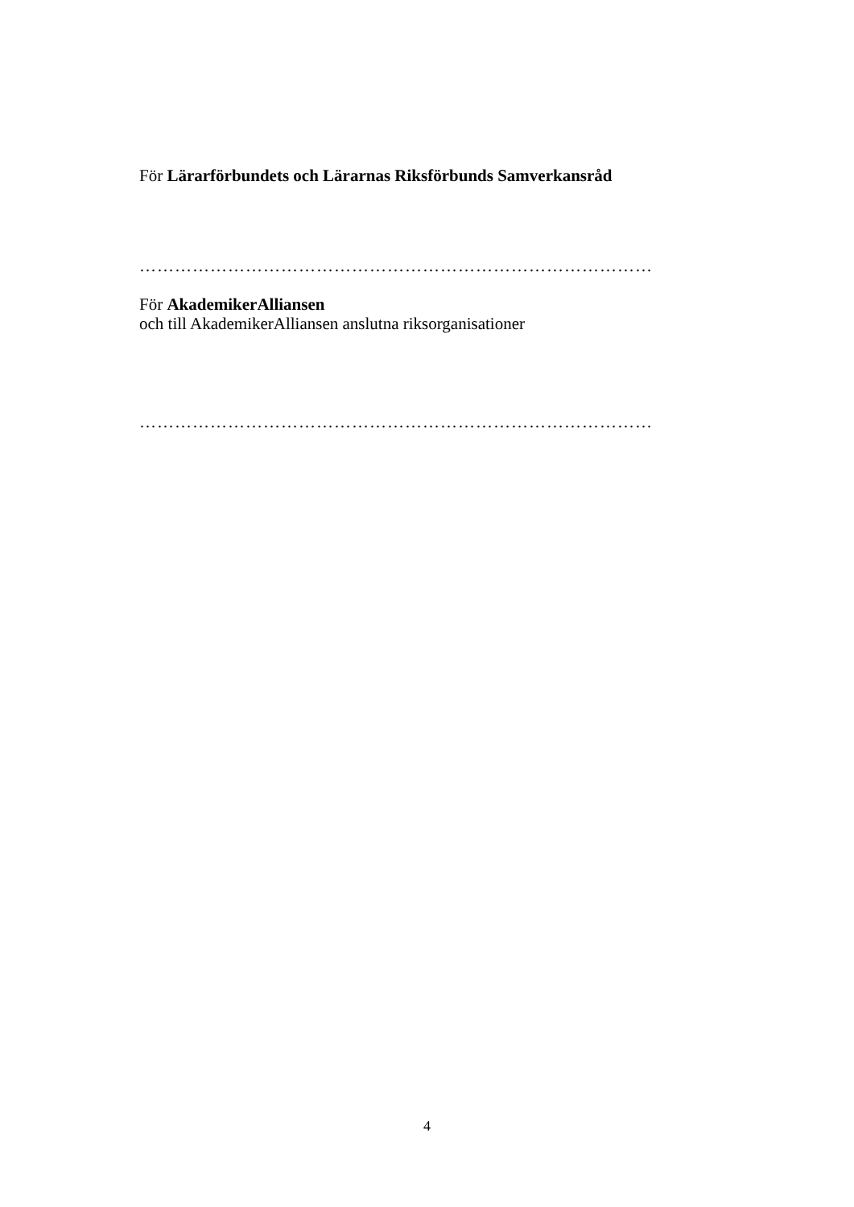För Lärarförbundets och Lärarnas Riksförbunds Samverkansråd
……………………………………………………………………………
För AkademikerAlliansen
och till AkademikerAlliansen anslutna riksorganisationer
……………………………………………………………………………
4